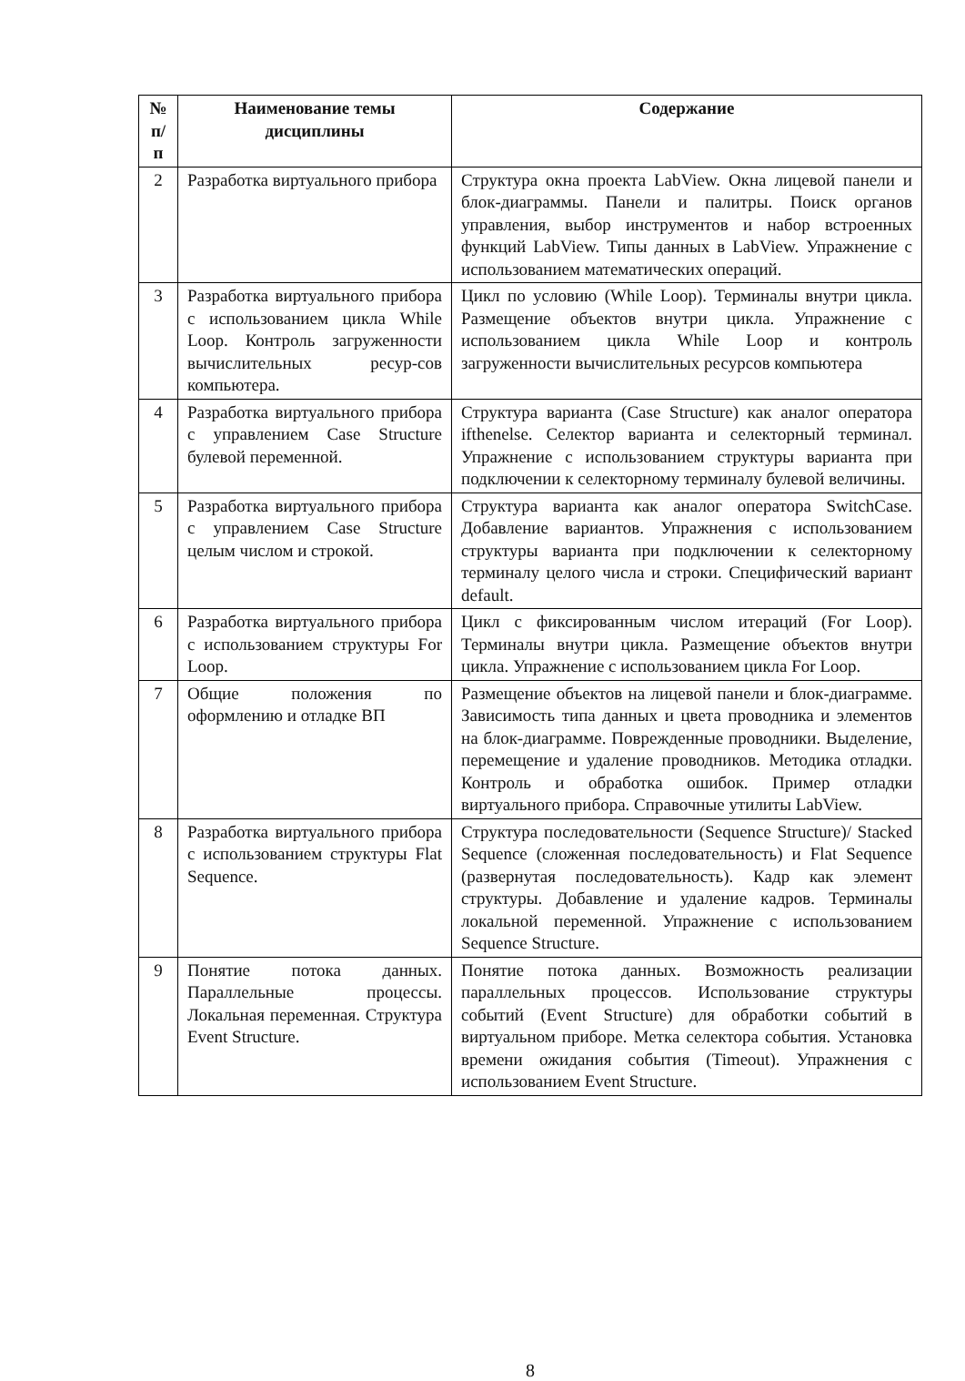| № п/п | Наименование темы дисциплины | Содержание |
| --- | --- | --- |
| 2 | Разработка виртуального прибора | Структура окна проекта LabView. Окна лицевой панели и блок-диаграммы. Панели и палитры. Поиск органов управления, выбор инструментов и набор встроенных функций LabView. Типы данных в LabView. Упражнение с использованием математических операций. |
| 3 | Разработка виртуального прибора с использованием цикла While Loop. Контроль загруженности вычислительных ресур-сов компьютера. | Цикл по условию (While Loop). Терминалы внутри цикла. Размещение объектов внутри цикла. Упражнение с использованием цикла While Loop и контроль загруженности вычислительных ресурсов компьютера |
| 4 | Разработка виртуального прибора с управлением Case Structure булевой переменной. | Структура варианта (Case Structure) как аналог оператора ifthenelse. Селектор варианта и селекторный терминал. Упражнение с использованием структуры варианта при подключении к селекторному терминалу булевой величины. |
| 5 | Разработка виртуального прибора с управлением Case Structure целым числом и строкой. | Структура варианта как аналог оператора SwitchCase. Добавление вариантов. Упражнения с использованием структуры варианта при подключении к селекторному терминалу целого числа и строки. Специфический вариант default. |
| 6 | Разработка виртуального прибора с использованием структуры For Loop. | Цикл с фиксированным числом итераций (For Loop). Терминалы внутри цикла. Размещение объектов внутри цикла. Упражнение с использованием цикла For Loop. |
| 7 | Общие положения по оформлению и отладке ВП | Размещение объектов на лицевой панели и блок-диаграмме. Зависимость типа данных и цвета проводника и элементов на блок-диаграмме. Поврежденные проводники. Выделение, перемещение и удаление проводников. Методика отладки. Контроль и обработка ошибок. Пример отладки виртуального прибора. Справочные утилиты LabView. |
| 8 | Разработка виртуального прибора с использованием структуры Flat Sequence. | Структура последовательности (Sequence Structure)/ Stacked Sequence (сложенная последовательность) и Flat Sequence (развернутая последовательность). Кадр как элемент структуры. Добавление и удаление кадров. Терминалы локальной переменной. Упражнение с использованием Sequence Structure. |
| 9 | Понятие потока данных. Параллельные процессы. Локальная переменная. Структура Event Structure. | Понятие потока данных. Возможность реализации параллельных процессов. Использование структуры событий (Event Structure) для обработки событий в виртуальном приборе. Метка селектора события. Установка времени ожидания события (Timeout). Упражнения с использованием Event Structure. |
8